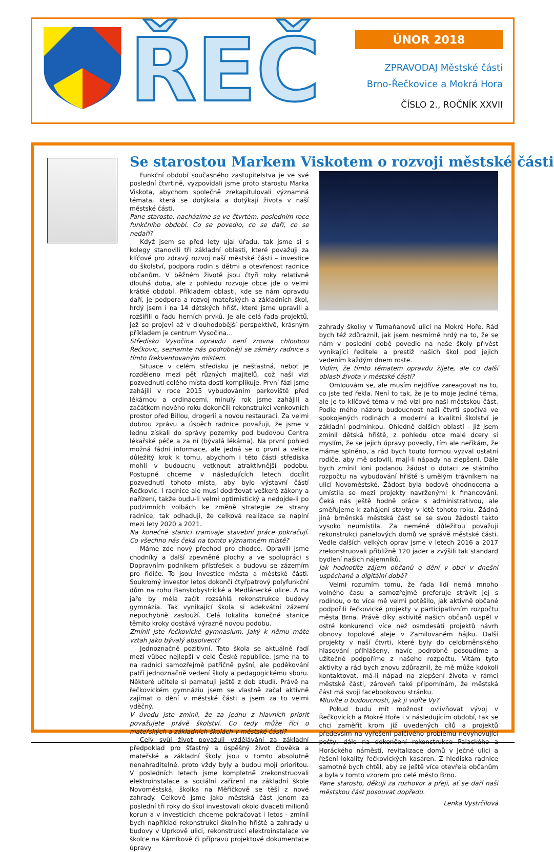ŘEČ
ÚNOR 2018
ZPRAVODAJ Městské části
Brno-Řečkovice a Mokrá Hora
ČÍSLO 2., ROČNÍK XXVII
Se starostou Markem Viskotem o rozvoji městské části
Funkční období současného zastupitelstva je ve své poslední čtvrtině, vyzpovídali jsme proto starostu Marka Viskota, abychom společně zrekapitulovali významná témata, která se dotýkala a dotýkají života v naší městské části.
Pane starosto, nacházíme se ve čtvrtém, posledním roce funkčního období. Co se povedlo, co se daří, co se nedaří?
Když jsem se před lety ujal úřadu, tak jsme si s kolegy stanovili tři základní oblasti, které považuji za klíčové pro zdravý rozvoj naší městské části – investice do školství, podpora rodin s dětmi a otevřenost radnice občanům. V běžném životě jsou čtyři roky relativně dlouhá doba, ale z pohledu rozvoje obce jde o velmi krátké období. Příkladem oblasti, kde se nám opravdu daří, je podpora a rozvoj mateřských a základních škol, hrdý jsem i na 14 dětských hřišť, které jsme upravili a rozšířili o řadu herních prvků. Je ale celá řada projektů, jež se projeví až v dlouhodobější perspektivě, krásným příkladem je centrum Vysočina…
Středisko Vysočina opravdu není zrovna chloubou Řečkovic, seznamte nás podrobněji se záměry radnice s tímto frekventovaným místem.
Situace v celém středisku je nešťastná, neboť je rozděleno mezi pět různých majitelů, což naši vizi pozvednutí celého místa dosti komplikuje. První fázi jsme zahájili v roce 2015 vybudováním parkoviště před lékárnou a ordinacemi, minulý rok jsme zahájili a začátkem nového roku dokončili rekonstrukci venkovních prostor před Billou, drogerií a novou restaurací. Za velmi dobrou zprávu a úspěch radnice považuji, že jsme v lednu získali do správy pozemky pod budovou Centra lékařské péče a za ní (bývalá lékárna). Na první pohled možná fádní informace, ale jedná se o první a velice důležitý krok k tomu, abychom i této části střediska mohli v budoucnu vetknout atraktivnější podobu. Postupně chceme v následujících letech docílit pozvednutí tohoto místa, aby bylo výstavní částí Řečkovic. I radnice ale musí dodržovat veškeré zákony a nařízení, takže budu-li velmi optimistický a nedojde-li po podzimních volbách ke změně strategie ze strany radnice, tak odhaduji, že celková realizace se naplní mezi lety 2020 a 2021.
Na konečné stanici tramvaje stavební práce pokračují. Co všechno nás čeká na tomto významném místě?
Máme zde nový přechod pro chodce. Opravili jsme chodníky a další zpevněné plochy a ve spolupráci s Dopravním podnikem přístřešek a budovu se zázemím pro řidiče. To jsou investice města a městské části. Soukromý investor letos dokončí čtyřpatrový polyfunkční dům na rohu Banskobystrické a Medlánecké ulice. A na jaře by měla začít rozsáhlá rekonstrukce budovy gymnázia. Tak vynikající škola si adekvátní zázemí nepochybně zaslouží. Celá lokalita konečné stanice těmito kroky dostává výrazně novou podobu.
Zmínil jste řečkovické gymnasium. Jaký k němu máte vztah jako bývalý absolvent?
Jednoznačně pozitivní. Tato škola se aktuálně řadí mezi vůbec nejlepší v celé České republice. Jsme na to na radnici samozřejmě patřičně pyšní, ale poděkování patří jednoznačně vedení školy a pedagogickému sboru. Některé učitele si pamatuji ještě z dob studií. Právě na řečkovickém gymnáziu jsem se vlastně začal aktivně zajímat o dění v městské části a jsem za to velmi vděčný.
V úvodu jste zmínil, že za jednu z hlavních priorit považujete právě školství. Co tedy může říci o mateřských a základních školách v městské části?
Celý svůj život považuji vzdělávání za základní předpoklad pro šťastný a úspěšný život člověka a mateřské a základní školy jsou v tomto absolutně nenahraditelné, proto vždy byly a budou mojí prioritou. V posledních letech jsme kompletně zrekonstruovali elektroinstalace a sociální zařízení na základní škole Novoměstská, školka na Měřičkově se těší z nové zahrady. Celkově jsme jako městská část jenom za poslední tři roky do škol investovali okolo dvaceti milionů korun a v investicích chceme pokračovat i letos - zmínil bych například rekonstrukci školního hřiště a zahrady u budovy v Uprkově ulici, rekonstrukci elektroinstalace ve školce na Kárníkově či přípravu projektové dokumentace úpravy
zahrady školky v Tumaňanově ulici na Mokré Hoře. Rád bych též zdůraznil, jak jsem nesmírně hrdý na to, že se nám v poslední době povedlo na naše školy přivést vynikající ředitele a prestiž našich škol pod jejich vedením každým dnem roste.
Vidím, že tímto tématem opravdu žijete, ale co další oblasti života v městské části?
Omlouvám se, ale musím nejdříve zareagovat na to, co jste teď řekla. Není to tak, že je to moje jediné téma, ale je to klíčové téma v mé vizi pro naši městskou část. Podle mého názoru budoucnost naší čtvrti spočívá ve spokojených rodinách a moderní a kvalitní školství je základní podmínkou. Ohledně dalších oblastí - již jsem zmínil dětská hřiště, z pohledu otce malé dcery si myslím, že se jejich úpravy povedly, tím ale neříkám, že máme splněno, a rád bych touto formou vyzval ostatní rodiče, aby mě oslovili, mají-li nápady na zlepšení. Dále bych zmínil loni podanou žádost o dotaci ze státního rozpočtu na vybudování hřiště s umělým trávníkem na ulici Novoměstské. Žádost byla bodově ohodnocena a umístila se mezi projekty navrženými k financování. Čeká nás ještě hodně práce s administrativou, ale směřujeme k zahájení stavby v létě tohoto roku. Žádná jiná brněnská městská část se se svou žádostí takto vysoko neumístila. Za neméně důležitou považuji rekonstrukci panelových domů ve správě městské části. Vedle dalších velkých oprav jsme v letech 2016 a 2017 zrekonstruovali přibližně 120 jader a zvýšili tak standard bydlení našich nájemníků.
Jak hodnotíte zájem občanů o dění v obci v dnešní uspěchané a digitální době?
Velmi rozumím tomu, že řada lidí nemá mnoho volného času a samozřejmě preferuje strávit jej s rodinou, o to více mě velmi potěšilo, jak aktivně občané podpořili řečkovické projekty v participativním rozpočtu města Brna. Právě díky aktivitě našich občanů uspěl v ostré konkurenci více než osmdesáti projektů návrh obnovy topolové aleje v Zamilovaném hájku. Další projekty v naší čtvrti, které byly do celobrněnského hlasování přihlášeny, navíc podrobně posoudíme a užitečné podpoříme z našeho rozpočtu. Vítám tyto aktivity a rád bych znovu zdůraznil, že mě může kdokoli kontaktovat, má-li nápad na zlepšení života v rámci městské části, zároveň také připomínám, že městská část má svoji facebookovou stránku.
Mluvíte o budoucnosti, jak ji vidíte Vy?
Pokud budu mít možnost ovlivňovat vývoj v Řečkovicích a Mokré Hoře i v následujícím období, tak se chci zaměřit krom již uvedených cílů a projektů především na vyřešení palčivého problému nevyhovující pošty, dále na dokončení rekonstrukce Palackého a Horáckého náměstí, revitalizace domů v Ječné ulici a řešení lokality řečkovických kasáren. Z hlediska radnice samotné bych chtěl, aby se ještě více otevřela občanům a byla v tomto vzorem pro celé město Brno.
Pane starosto, děkuji za rozhovor a přeji, ať se daří naši městskou část posouvat dopředu.
Lenka Vystrčilová